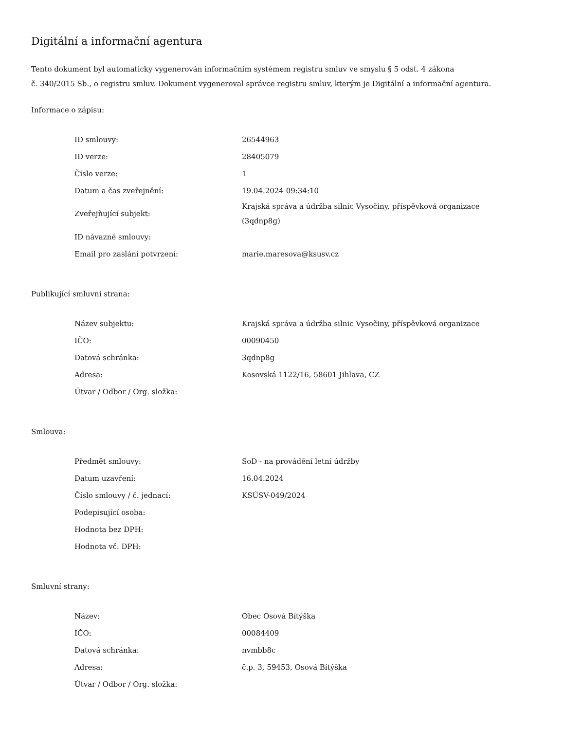Digitální a informační agentura
Tento dokument byl automaticky vygenerován informačním systémem registru smluv ve smyslu § 5 odst. 4 zákona
č. 340/2015 Sb., o registru smluv. Dokument vygeneroval správce registru smluv, kterým je Digitální a informační agentura.
Informace o zápisu:
| ID smlouvy: | 26544963 |
| ID verze: | 28405079 |
| Číslo verze: | 1 |
| Datum a čas zveřejnění: | 19.04.2024 09:34:10 |
| Zveřejňující subjekt: | Krajská správa a údržba silnic Vysočiny, příspěvková organizace (3qdnp8g) |
| ID návazné smlouvy: | |
| Email pro zaslání potvrzení: | marie.maresova@ksusv.cz |
Publikující smluvní strana:
| Název subjektu: | Krajská správa a údržba silnic Vysočiny, příspěvková organizace |
| IČO: | 00090450 |
| Datová schránka: | 3qdnp8g |
| Adresa: | Kosovská 1122/16, 58601 Jihlava, CZ |
| Útvar / Odbor / Org. složka: | |
Smlouva:
| Předmět smlouvy: | SoD - na provádění letní údržby |
| Datum uzavření: | 16.04.2024 |
| Číslo smlouvy / č. jednací: | KSÚSV-049/2024 |
| Podepisující osoba: | |
| Hodnota bez DPH: | |
| Hodnota vč. DPH: | |
Smluvní strany:
| Název: | Obec Osová Bítýška |
| IČO: | 00084409 |
| Datová schránka: | nvmbb8c |
| Adresa: | č.p. 3, 59453, Osová Bítýška |
| Útvar / Odbor / Org. složka: | |